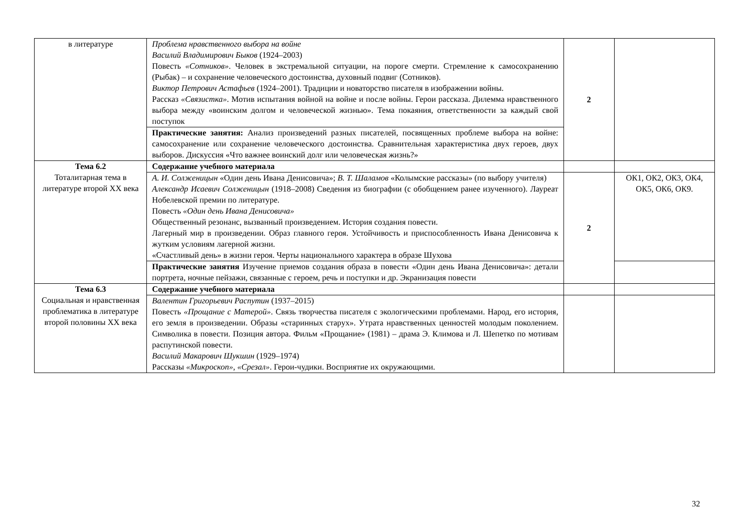| в литературе | Проблема нравственного выбора на войне Василий Владимирович Быков (1924–2003) Повесть «Сотников» . Человек в экстремальной ситуации, на пороге смерти. Стремление к самосохранению (Рыбак) – и сохранение человеческого достоинства, духовный подвиг (Сотников). Виктор Петрович Астафьев (1924–2001). Традиции и новаторство писателя в изображении войны. Рассказ «Связистка» . Мотив испытания войной на войне и после войны. Герои рассказа. Дилемма нравственного выбора между «воинским долгом и человеческой жизнью». Тема покаяния, ответственности за каждый свой поступок | 2 | |
| | Практические занятия: Анализ произведений разных писателей, посвященных проблеме выбора на войне: самосохранение или сохранение человеческого достоинства. Сравнительная характеристика двух героев, двух выборов. Дискуссия «Что важнее воинский долг или человеческая жизнь?» | | |
| Тема 6.2 Тоталитарная тема в литературе второй XX века | Содержание учебного материала | | |
| | А. И. Солженицын «Один день Ивана Денисовича»; В. Т. Шаламов «Колымские рассказы» (по выбору учителя) Александр Исаевич Солженицын (1918–2008) Сведения из биографии (с обобщением ранее изученного). Лауреат Нобелевской премии по литературе. Повесть «Один день Ивана Денисовича» Общественный резонанс, вызванный произведением. История создания повести. Лагерный мир в произведении. Образ главного героя. Устойчивость и приспособленность Ивана Денисовича к жутким условиям лагерной жизни. «Счастливый день» в жизни героя. Черты национального характера в образе Шухова | 2 | ОК1, ОК2, ОК3, ОК4, ОК5, ОК6, ОК9. |
| | Практические занятия Изучение приемов создания образа в повести «Один день Ивана Денисовича»: детали портрета, ночные пейзажи, связанные с героем, речь и поступки и др. Экранизация повести | | |
| Тема 6.3 Социальная и нравственная проблематика в литературе второй половины XX века | Содержание учебного материала | | |
| | Валентин Григорьевич Распутин (1937–2015) Повесть «Прощание с Матерой» . Связь творчества писателя с экологическими проблемами. Народ, его история, его земля в произведении. Образы «старинных старух». Утрата нравственных ценностей молодым поколением. Символика в повести. Позиция автора. Фильм «Прощание» (1981) – драма Э. Климова и Л. Шепетко по мотивам распутинской повести. Василий Макарович Шукшин (1929–1974) Рассказы «Микроскоп» , «Срезал» . Герои-чудики. Восприятие их окружающими. | | |
32